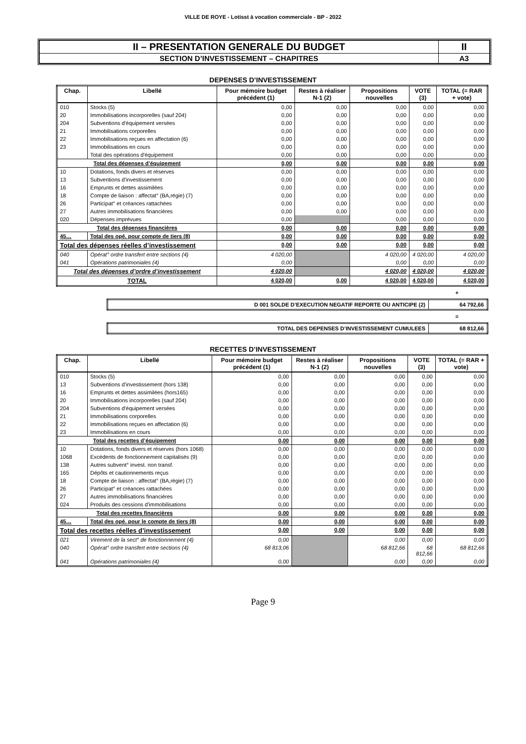VILLE DE ROYE - Lotisst à vocation commerciale - BP - 2022
| II – PRESENTATION GENERALE DU BUDGET | II |
| SECTION D’INVESTISSEMENT – CHAPITRES | A3 |
DEPENSES D’INVESTISSEMENT
| Chap. | Libellé | Pour mémoire budget précédent (1) | Restes à réaliser N-1 (2) | Propositions nouvelles | VOTE (3) | TOTAL (= RAR + vote) |
| --- | --- | --- | --- | --- | --- | --- |
| 010 | Stocks (5) | 0,00 | 0,00 | 0,00 | 0,00 | 0,00 |
| 20 | Immobilisations incorporelles (sauf 204) | 0,00 | 0,00 | 0,00 | 0,00 | 0,00 |
| 204 | Subventions d'équipement versées | 0,00 | 0,00 | 0,00 | 0,00 | 0,00 |
| 21 | Immobilisations corporelles | 0,00 | 0,00 | 0,00 | 0,00 | 0,00 |
| 22 | Immobilisations reçues en affectation (6) | 0,00 | 0,00 | 0,00 | 0,00 | 0,00 |
| 23 | Immobilisations en cours | 0,00 | 0,00 | 0,00 | 0,00 | 0,00 |
| | Total des opérations d'équipement | 0,00 | 0,00 | 0,00 | 0,00 | 0,00 |
| Total des dépenses d’équipement | | 0,00 | 0,00 | 0,00 | 0,00 | 0,00 |
| 10 | Dotations, fonds divers et réserves | 0,00 | 0,00 | 0,00 | 0,00 | 0,00 |
| 13 | Subventions d'investissement | 0,00 | 0,00 | 0,00 | 0,00 | 0,00 |
| 16 | Emprunts et dettes assimilées | 0,00 | 0,00 | 0,00 | 0,00 | 0,00 |
| 18 | Compte de liaison : affectat° (BA,régie) (7) | 0,00 | 0,00 | 0,00 | 0,00 | 0,00 |
| 26 | Participat° et créances rattachées | 0,00 | 0,00 | 0,00 | 0,00 | 0,00 |
| 27 | Autres immobilisations financières | 0,00 | 0,00 | 0,00 | 0,00 | 0,00 |
| 020 | Dépenses imprévues | 0,00 | | 0,00 | 0,00 | 0,00 |
| Total des dépenses financières | | 0,00 | 0,00 | 0,00 | 0,00 | 0,00 |
| 45… | Total des opé. pour compte de tiers (8) | 0,00 | 0,00 | 0,00 | 0,00 | 0,00 |
| Total des dépenses réelles d’investissement | | 0,00 | 0,00 | 0,00 | 0,00 | 0,00 |
| 040 | Opérat° ordre transfert entre sections (4) | 4 020,00 | | 4 020,00 | 4 020,00 | 4 020,00 |
| 041 | Opérations patrimoniales (4) | 0,00 | | 0,00 | 0,00 | 0,00 |
| Total des dépenses d’ordre d’investissement | | 4 020,00 | | 4 020,00 | 4 020,00 | 4 020,00 |
| TOTAL | | 4 020,00 | 0,00 | 4 020,00 | 4 020,00 | 4 020,00 |
+
| D 001 SOLDE D’EXECUTION NEGATIF REPORTE OU ANTICIPE (2) | 64 792,66 |
=
| TOTAL DES DEPENSES D’INVESTISSEMENT CUMULEES | 68 812,66 |
RECETTES D’INVESTISSEMENT
| Chap. | Libellé | Pour mémoire budget précédent (1) | Restes à réaliser N-1 (2) | Propositions nouvelles | VOTE (3) | TOTAL (= RAR + vote) |
| --- | --- | --- | --- | --- | --- | --- |
| 010 | Stocks (5) | 0,00 | 0,00 | 0,00 | 0,00 | 0,00 |
| 13 | Subventions d'investissement (hors 138) | 0,00 | 0,00 | 0,00 | 0,00 | 0,00 |
| 16 | Emprunts et dettes assimilées (hors165) | 0,00 | 0,00 | 0,00 | 0,00 | 0,00 |
| 20 | Immobilisations incorporelles (sauf 204) | 0,00 | 0,00 | 0,00 | 0,00 | 0,00 |
| 204 | Subventions d'équipement versées | 0,00 | 0,00 | 0,00 | 0,00 | 0,00 |
| 21 | Immobilisations corporelles | 0,00 | 0,00 | 0,00 | 0,00 | 0,00 |
| 22 | Immobilisations reçues en affectation (6) | 0,00 | 0,00 | 0,00 | 0,00 | 0,00 |
| 23 | Immobilisations en cours | 0,00 | 0,00 | 0,00 | 0,00 | 0,00 |
| Total des recettes d’équipement | | 0,00 | 0,00 | 0,00 | 0,00 | 0,00 |
| 10 | Dotations, fonds divers et réserves (hors 1068) | 0,00 | 0,00 | 0,00 | 0,00 | 0,00 |
| 1068 | Excédents de fonctionnement capitalisés (9) | 0,00 | 0,00 | 0,00 | 0,00 | 0,00 |
| 138 | Autres subvent° invest. non transf. | 0,00 | 0,00 | 0,00 | 0,00 | 0,00 |
| 165 | Dépôts et cautionnements reçus | 0,00 | 0,00 | 0,00 | 0,00 | 0,00 |
| 18 | Compte de liaison : affectat° (BA,régie) (7) | 0,00 | 0,00 | 0,00 | 0,00 | 0,00 |
| 26 | Participat° et créances rattachées | 0,00 | 0,00 | 0,00 | 0,00 | 0,00 |
| 27 | Autres immobilisations financières | 0,00 | 0,00 | 0,00 | 0,00 | 0,00 |
| 024 | Produits des cessions d'immobilisations | 0,00 | 0,00 | 0,00 | 0,00 | 0,00 |
| Total des recettes financières | | 0,00 | 0,00 | 0,00 | 0,00 | 0,00 |
| 45… | Total des opé. pour le compte de tiers (8) | 0,00 | 0,00 | 0,00 | 0,00 | 0,00 |
| Total des recettes réelles d’investissement | | 0,00 | 0,00 | 0,00 | 0,00 | 0,00 |
| 021 | Virement de la sect° de fonctionnement (4) | 0,00 | | 0,00 | 0,00 | 0,00 |
| 040 | Opérat° ordre transfert entre sections (4) | 68 813,06 | | 68 812,66 | 68 812,66 | 68 812,66 |
| 041 | Opérations patrimoniales (4) | 0,00 | | 0,00 | 0,00 | 0,00 |
Page 9